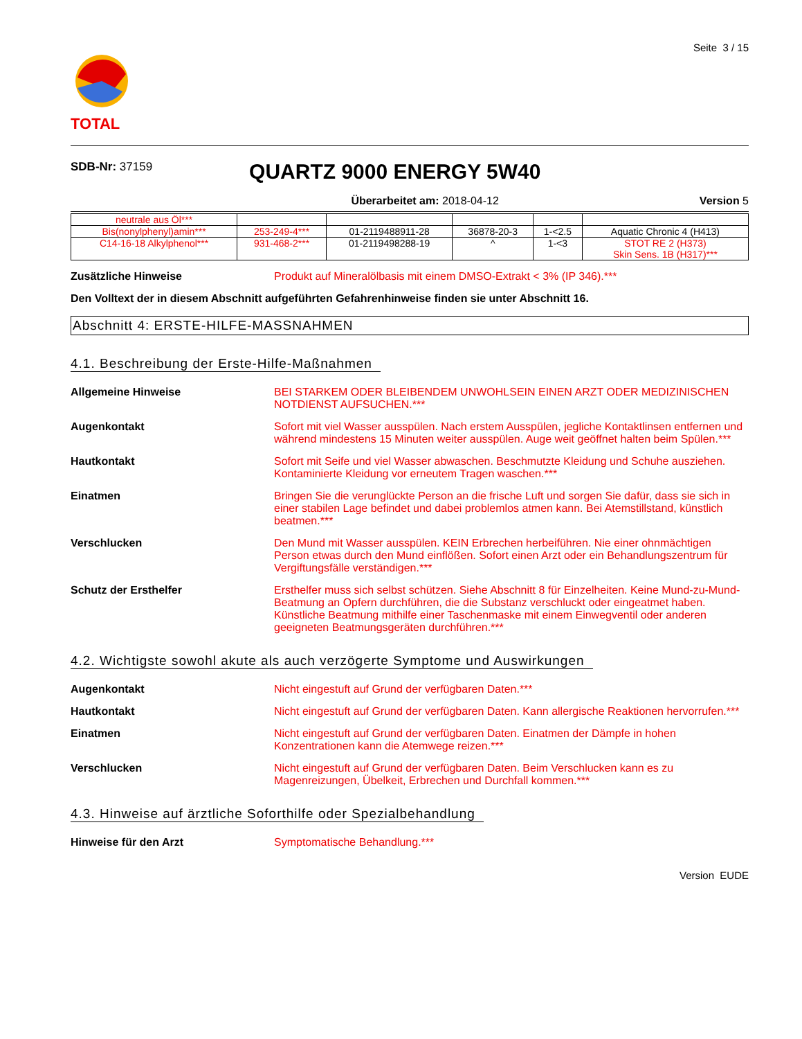TOTAL
Seite 3 / 15
SDB-Nr: 37159
QUARTZ 9000 ENERGY 5W40
Überarbeitet am: 2018-04-12 Version 5
| neutrale aus Öl*** | | | | | |
| Bis(nonylphenyl)amin*** | 253-249-4*** | 01-2119488911-28 | 36878-20-3 | 1-<2.5 | Aquatic Chronic 4 (H413) |
| C14-16-18 Alkylphenol*** | 931-468-2*** | 01-2119498288-19 | ^ | 1-<3 | STOT RE 2 (H373) Skin Sens. 1B (H317)*** |
Zusätzliche Hinweise Produkt auf Mineralölbasis mit einem DMSO-Extrakt < 3% (IP 346).***
Den Volltext der in diesem Abschnitt aufgeführten Gefahrenhinweise finden sie unter Abschnitt 16.
Abschnitt 4: ERSTE-HILFE-MASSNAHMEN
4.1. Beschreibung der Erste-Hilfe-Maßnahmen
Allgemeine Hinweise BEI STARKEM ODER BLEIBENDEM UNWOHLSEIN EINEN ARZT ODER MEDIZINISCHEN NOTDIENST AUFSUCHEN.***
Augenkontakt Sofort mit viel Wasser ausspülen. Nach erstem Ausspülen, jegliche Kontaktlinsen entfernen und während mindestens 15 Minuten weiter ausspülen. Auge weit geöffnet halten beim Spülen.***
Hautkontakt Sofort mit Seife und viel Wasser abwaschen. Beschmutzte Kleidung und Schuhe ausziehen. Kontaminierte Kleidung vor erneutem Tragen waschen.***
Einatmen Bringen Sie die verunglückte Person an die frische Luft und sorgen Sie dafür, dass sie sich in einer stabilen Lage befindet und dabei problemlos atmen kann. Bei Atemstillstand, künstlich beatmen.***
Verschlucken Den Mund mit Wasser ausspülen. KEIN Erbrechen herbeiführen. Nie einer ohnmächtigen Person etwas durch den Mund einflößen. Sofort einen Arzt oder ein Behandlungszentrum für Vergiftungsfälle verständigen.***
Schutz der Ersthelfer Ersthelfer muss sich selbst schützen. Siehe Abschnitt 8 für Einzelheiten. Keine Mund-zu-Mund-Beatmung an Opfern durchführen, die die Substanz verschluckt oder eingeatmet haben. Künstliche Beatmung mithilfe einer Taschenmaske mit einem Einwegventil oder anderen geeigneten Beatmungsgeräten durchführen.***
4.2. Wichtigste sowohl akute als auch verzögerte Symptome und Auswirkungen
Augenkontakt Nicht eingestuft auf Grund der verfügbaren Daten.***
Hautkontakt Nicht eingestuft auf Grund der verfügbaren Daten. Kann allergische Reaktionen hervorrufen.***
Einatmen Nicht eingestuft auf Grund der verfügbaren Daten. Einatmen der Dämpfe in hohen Konzentrationen kann die Atemwege reizen.***
Verschlucken Nicht eingestuft auf Grund der verfügbaren Daten. Beim Verschlucken kann es zu Magenreizungen, Übelkeit, Erbrechen und Durchfall kommen.***
4.3. Hinweise auf ärztliche Soforthilfe oder Spezialbehandlung
Hinweise für den Arzt Symptomatische Behandlung.***
Version EUDE